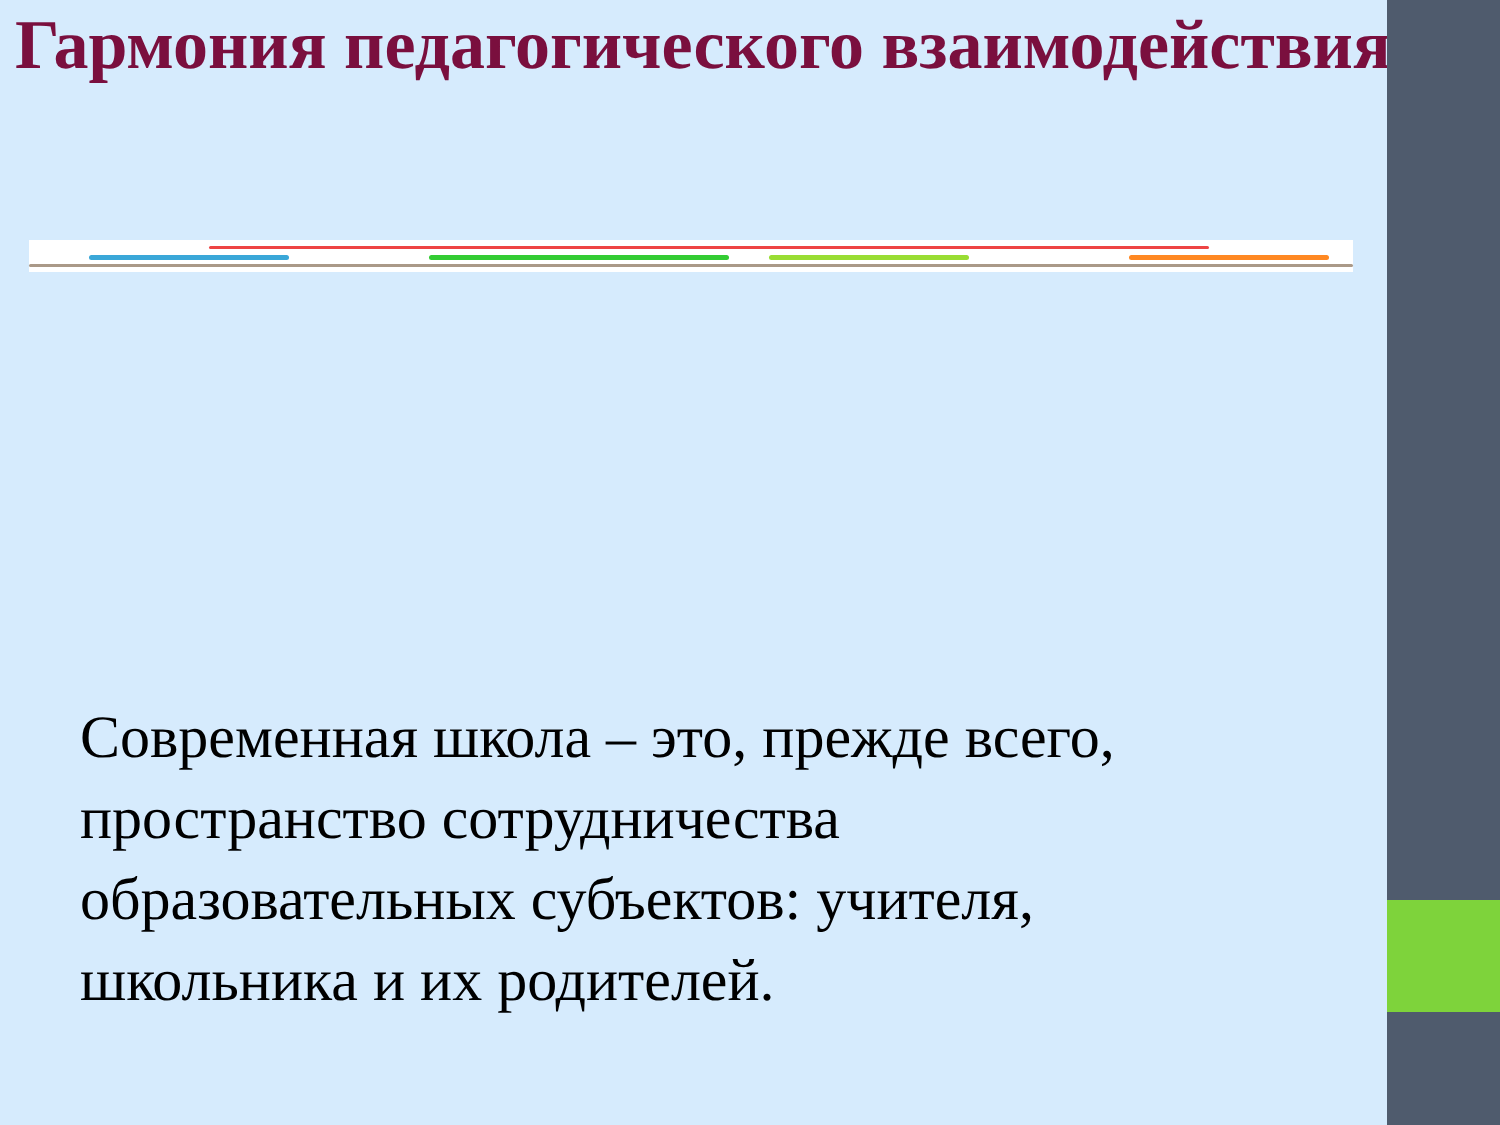Гармония педагогического взаимодействия
Современная школа – это, прежде всего, пространство сотрудничества образовательных субъектов: учителя, школьника и их родителей.